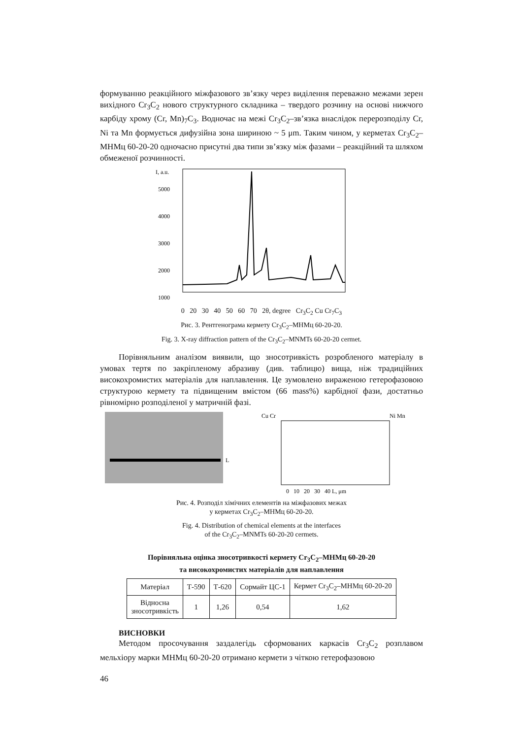формуванню реакційного міжфазового зв’язку через виділення переважно межами зерен вихідного Cr<sub>3</sub>C<sub>2</sub> нового структурного складника – твердого розчину на основі нижчого карбіду хрому (Cr, Mn)<sub>7</sub>C<sub>3</sub>. Водночас на межі Cr<sub>3</sub>C<sub>2</sub>–зв’язка внаслідок перерозподілу Cr, Ni та Mn формується дифузійна зона шириною ~ 5 μm. Таким чином, у керметах Cr<sub>3</sub>C<sub>2</sub>–МНМц 60-20-20 одночасно присутні два типи зв’язку між фазами – реакційний та шляхом обмеженої розчинності.
I, a.u.
5000
4000
3000
2000
1000
0 20 30 40 50 60 70 2θ, degree Cr<sub>3</sub>C<sub>2</sub> Cu Cr<sub>7</sub>C<sub>3</sub>
Рис. 3. Рентгенограма кермету Cr<sub>3</sub>C<sub>2</sub>–МНМц 60-20-20.
Fig. 3. X-ray diffraction pattern of the Cr<sub>3</sub>C<sub>2</sub>–MNMTs 60-20-20 cermet.
Порівняльним аналізом виявили, що зносотривкість розробленого матеріалу в умовах тертя по закріпленому абразиву (див. таблицю) вища, ніж традиційних високохромистих матеріалів для наплавлення. Це зумовлено вираженою гетерофазовою структурою кермету та підвищеним вмістом (66 mass%) карбідної фази, достатньо рівномірно розподіленої у матричній фазі.
L
Cu Cr
Ni Mn
0 10 20 30 40 L, μm
Рис. 4. Розподіл хімічних елементів на міжфазових межах
у керметах Cr<sub>3</sub>C<sub>2</sub>–МНМц 60-20-20.
Fig. 4. Distribution of chemical elements at the interfaces
of the Cr<sub>3</sub>C<sub>2</sub>–MNMTs 60-20-20 cermets.
Порівняльна оцінка зносотривкості кермету Cr<sub>3</sub>C<sub>2</sub>–МНМц 60-20-20
та високохромистих матеріалів для наплавлення
| Матеріал | Т-590 | Т-620 | Сормайт ЦС-1 | Кермет Cr<sub>3</sub>C<sub>2</sub>–МНМц 60-20-20 |
| Відносна зносотривкість | 1 | 1,26 | 0,54 | 1,62 |
ВИСНОВКИ
Методом просочування заздалегідь сформованих каркасів Cr<sub>3</sub>C<sub>2</sub> розплавом мельхіору марки МНМц 60-20-20 отримано кермети з чіткою гетерофазовою
46